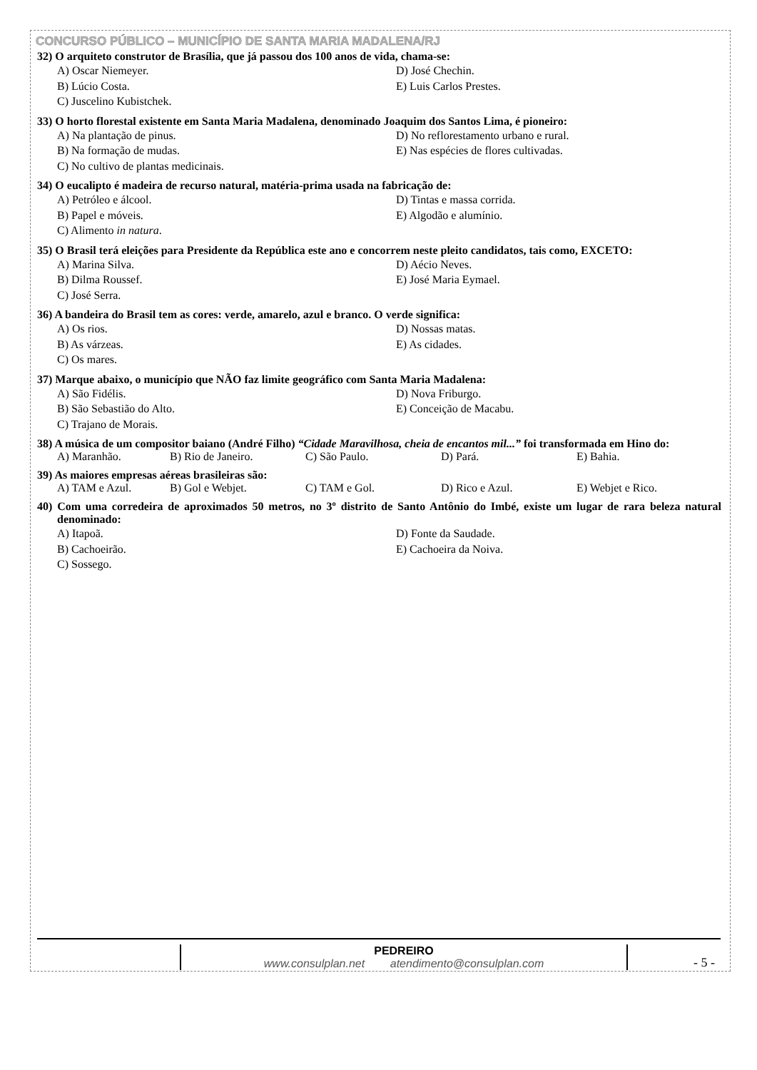CONCURSO PÚBLICO – MUNICÍPIO DE SANTA MARIA MADALENA/RJ
32) O arquiteto construtor de Brasília, que já passou dos 100 anos de vida, chama-se:
A) Oscar Niemeyer. D) José Chechin. B) Lúcio Costa. E) Luis Carlos Prestes. C) Juscelino Kubistchek.
33) O horto florestal existente em Santa Maria Madalena, denominado Joaquim dos Santos Lima, é pioneiro:
A) Na plantação de pinus. D) No reflorestamento urbano e rural. B) Na formação de mudas. E) Nas espécies de flores cultivadas. C) No cultivo de plantas medicinais.
34) O eucalipto é madeira de recurso natural, matéria-prima usada na fabricação de:
A) Petróleo e álcool. D) Tintas e massa corrida. B) Papel e móveis. E) Algodão e alumínio. C) Alimento in natura.
35) O Brasil terá eleições para Presidente da República este ano e concorrem neste pleito candidatos, tais como, EXCETO:
A) Marina Silva. D) Aécio Neves. B) Dilma Roussef. E) José Maria Eymael. C) José Serra.
36) A bandeira do Brasil tem as cores: verde, amarelo, azul e branco. O verde significa:
A) Os rios. D) Nossas matas. B) As várzeas. E) As cidades. C) Os mares.
37) Marque abaixo, o município que NÃO faz limite geográfico com Santa Maria Madalena:
A) São Fidélis. D) Nova Friburgo. B) São Sebastião do Alto. E) Conceição de Macabu. C) Trajano de Morais.
38) A música de um compositor baiano (André Filho) “Cidade Maravilhosa, cheia de encantos mil...” foi transformada em Hino do:
A) Maranhão. B) Rio de Janeiro. C) São Paulo. D) Pará. E) Bahia.
39) As maiores empresas aéreas brasileiras são:
A) TAM e Azul. B) Gol e Webjet. C) TAM e Gol. D) Rico e Azul. E) Webjet e Rico.
40) Com uma corredeira de aproximados 50 metros, no 3º distrito de Santo Antônio do Imbé, existe um lugar de rara beleza natural denominado:
A) Itapoã. D) Fonte da Saudade. B) Cachoeirão. E) Cachoeira da Noiva. C) Sossego.
PEDREIRO
www.consulplan.net atendimento@consulplan.com
- 5 -